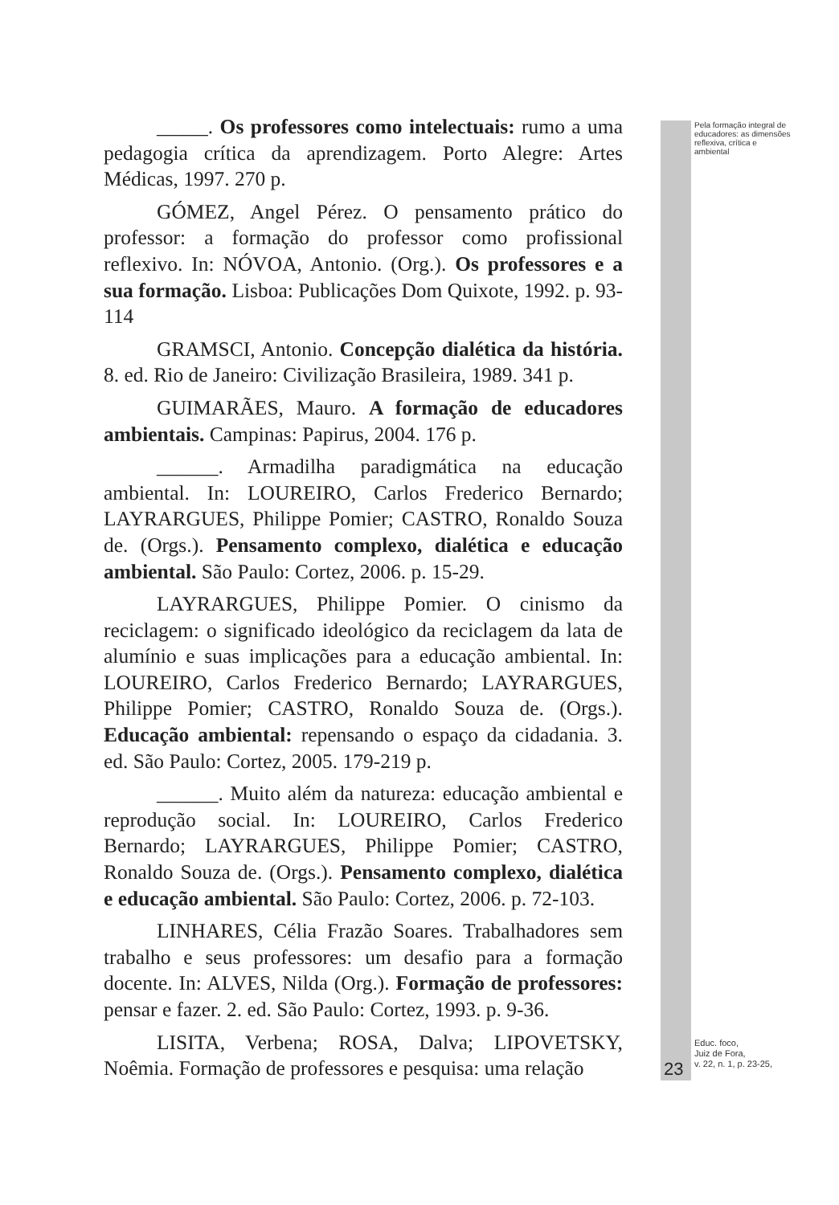Pela formação integral de educadores: as dimensões reflexiva, crítica e ambiental
_____. Os professores como intelectuais: rumo a uma pedagogia crítica da aprendizagem. Porto Alegre: Artes Médicas, 1997. 270 p.
GÓMEZ, Angel Pérez. O pensamento prático do professor: a formação do professor como profissional reflexivo. In: NÓVOA, Antonio. (Org.). Os professores e a sua formação. Lisboa: Publicações Dom Quixote, 1992. p. 93-114
GRAMSCI, Antonio. Concepção dialética da história. 8. ed. Rio de Janeiro: Civilização Brasileira, 1989. 341 p.
GUIMARÃES, Mauro. A formação de educadores ambientais. Campinas: Papirus, 2004. 176 p.
______. Armadilha paradigmática na educação ambiental. In: LOUREIRO, Carlos Frederico Bernardo; LAYRARGUES, Philippe Pomier; CASTRO, Ronaldo Souza de. (Orgs.). Pensamento complexo, dialética e educação ambiental. São Paulo: Cortez, 2006. p. 15-29.
LAYRARGUES, Philippe Pomier. O cinismo da reciclagem: o significado ideológico da reciclagem da lata de alumínio e suas implicações para a educação ambiental. In: LOUREIRO, Carlos Frederico Bernardo; LAYRARGUES, Philippe Pomier; CASTRO, Ronaldo Souza de. (Orgs.). Educação ambiental: repensando o espaço da cidadania. 3. ed. São Paulo: Cortez, 2005. 179-219 p.
______. Muito além da natureza: educação ambiental e reprodução social. In: LOUREIRO, Carlos Frederico Bernardo; LAYRARGUES, Philippe Pomier; CASTRO, Ronaldo Souza de. (Orgs.). Pensamento complexo, dialética e educação ambiental. São Paulo: Cortez, 2006. p. 72-103.
LINHARES, Célia Frazão Soares. Trabalhadores sem trabalho e seus professores: um desafio para a formação docente. In: ALVES, Nilda (Org.). Formação de professores: pensar e fazer. 2. ed. São Paulo: Cortez, 1993. p. 9-36.
LISITA, Verbena; ROSA, Dalva; LIPOVETSKY, Noêmia. Formação de professores e pesquisa: uma relação
23
Educ. foco,
Juiz de Fora,
v. 22, n. 1, p. 23-25,